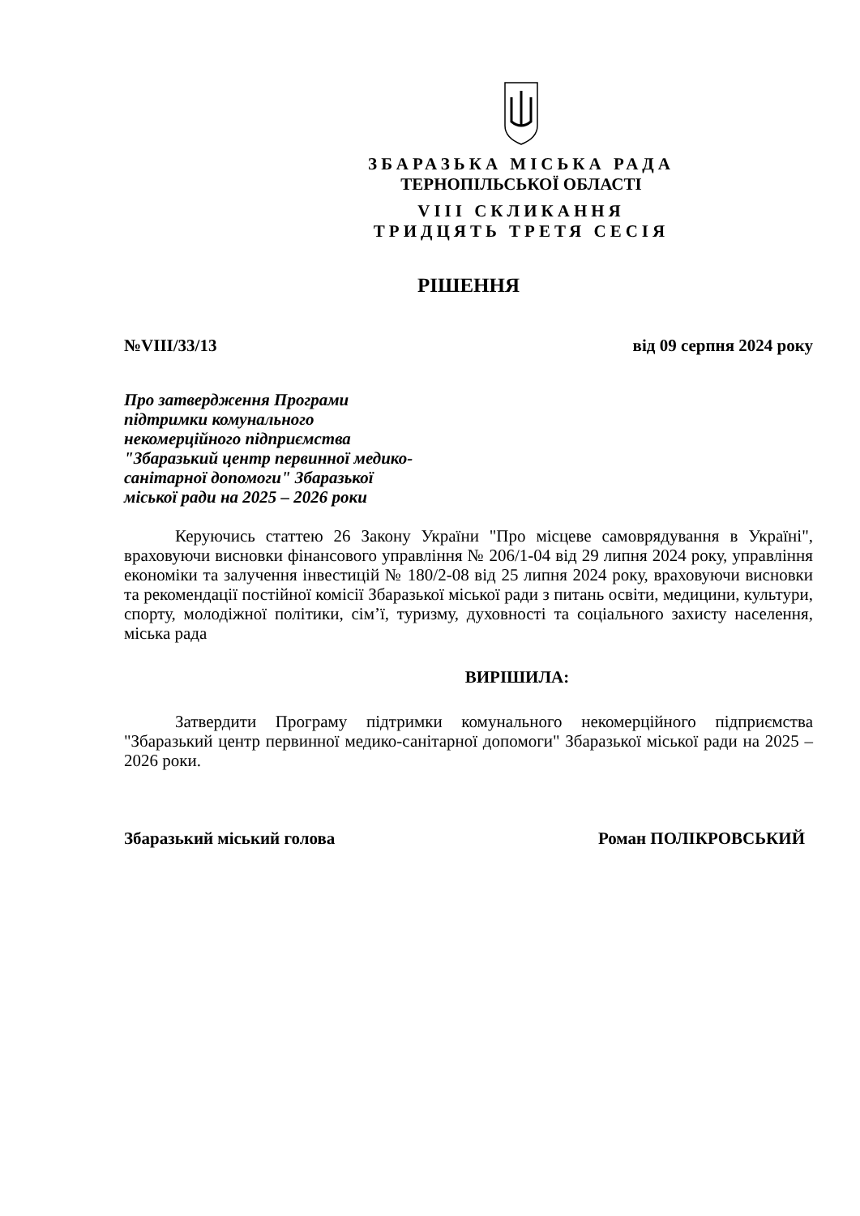ЗБАРАЗЬКА МІСЬКА РАДА
ТЕРНОПІЛЬСЬКОЇ ОБЛАСТІ
VIII СКЛИКАННЯ
ТРИДЦЯТЬ ТРЕТЯ СЕСІЯ
РІШЕННЯ
№VIII/33/13 від 09 серпня 2024 року
Про затвердження Програми
підтримки комунального
некомерційного підприємства
"Збаразький центр первинної медико-
санітарної допомоги" Збаразької
міської ради на 2025 – 2026 роки
Керуючись статтею 26 Закону України "Про місцеве самоврядування в Україні", враховуючи висновки фінансового управління № 206/1-04 від 29 липня 2024 року, управління економіки та залучення інвестицій № 180/2-08 від 25 липня 2024 року, враховуючи висновки та рекомендації постійної комісії Збаразької міської ради з питань освіти, медицини, культури, спорту, молодіжної політики, сім’ї, туризму, духовності та соціального захисту населення, міська рада
ВИРІШИЛА:
Затвердити Програму підтримки комунального некомерційного підприємства "Збаразький центр первинної медико-санітарної допомоги" Збаразької міської ради на 2025 – 2026 роки.
Збаразький міський голова Роман ПОЛІКРОВСЬКИЙ